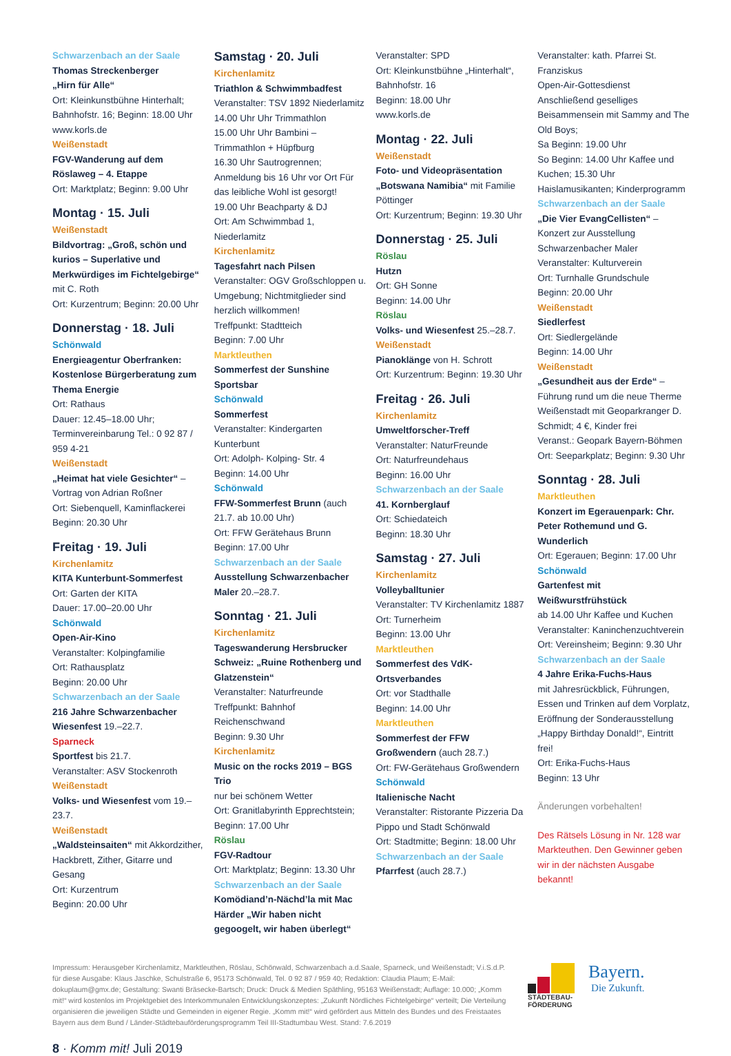Schwarzenbach an der Saale
Thomas Streckenberger
„Hirn für Alle“
Ort: Kleinkunstbühne Hinterhalt; Bahnhofstr. 16; Beginn: 18.00 Uhr
www.korls.de
Weißenstadt
FGV-Wanderung auf dem Röslaweg – 4. Etappe
Ort: Marktplatz; Beginn: 9.00 Uhr
Montag · 15. Juli
Weißenstadt
Bildvortrag: „Groß, schön und kurios – Superlative und Merkwürdiges im Fichtelgebirge“ mit C. Roth
Ort: Kurzentrum; Beginn: 20.00 Uhr
Donnerstag · 18. Juli
Schönwald
Energieagentur Oberfranken: Kostenlose Bürgerberatung zum Thema Energie
Ort: Rathaus
Dauer: 12.45–18.00 Uhr; Terminvereinbarung Tel.: 0 92 87 / 959 4-21
Weißenstadt
„Heimat hat viele Gesichter“ – Vortrag von Adrian Roßner
Ort: Siebenquell, Kaminflackerei
Beginn: 20.30 Uhr
Freitag · 19. Juli
Kirchenlamitz
KITA Kunterbunt-Sommerfest
Ort: Garten der KITA
Dauer: 17.00–20.00 Uhr
Schönwald
Open-Air-Kino
Veranstalter: Kolpingfamilie
Ort: Rathausplatz
Beginn: 20.00 Uhr
Schwarzenbach an der Saale
216 Jahre Schwarzenbacher Wiesenfest 19.–22.7.
Sparneck
Sportfest bis 21.7.
Veranstalter: ASV Stockenroth
Weißenstadt
Volks- und Wiesenfest vom 19.–23.7.
Weißenstadt
„Waldsteinsaiten“ mit Akkordzither, Hackbrett, Zither, Gitarre und Gesang
Ort: Kurzentrum
Beginn: 20.00 Uhr
Samstag · 20. Juli
Kirchenlamitz
Triathlon & Schwimmbadfest
Veranstalter: TSV 1892 Niederlamitz
14.00 Uhr Uhr Trimmathlon
15.00 Uhr Uhr Bambini – Trimmathlon + Hüpfburg
16.30 Uhr Sautrogrennen; Anmeldung bis 16 Uhr vor Ort Für das leibliche Wohl ist gesorgt!
19.00 Uhr Beachparty & DJ
Ort: Am Schwimmbad 1, Niederlamitz
Kirchenlamitz
Tagesfahrt nach Pilsen
Veranstalter: OGV Großschloppen u. Umgebung; Nichtmitglieder sind herzlich willkommen!
Treffpunkt: Stadtteich
Beginn: 7.00 Uhr
Marktleuthen
Sommerfest der Sunshine Sportsbar
Schönwald
Sommerfest
Veranstalter: Kindergarten Kunterbunt
Ort: Adolph- Kolping- Str. 4
Beginn: 14.00 Uhr
Schönwald
FFW-Sommerfest Brunn (auch 21.7. ab 10.00 Uhr)
Ort: FFW Gerätehaus Brunn
Beginn: 17.00 Uhr
Schwarzenbach an der Saale
Ausstellung Schwarzenbacher Maler 20.–28.7.
Sonntag · 21. Juli
Kirchenlamitz
Tageswanderung Hersbrucker Schweiz: „Ruine Rothenberg und Glatzenstein“
Veranstalter: Naturfreunde
Treffpunkt: Bahnhof Reichenschwand
Beginn: 9.30 Uhr
Kirchenlamitz
Music on the rocks 2019 – BGS Trio
nur bei schönem Wetter
Ort: Granitlabyrinth Epprechtstein;
Beginn: 17.00 Uhr
Röslau
FGV-Radtour
Ort: Marktplatz; Beginn: 13.30 Uhr
Schwarzenbach an der Saale
Komödiand’n-Nächd’la mit Mac Härder „Wir haben nicht gegoogelt, wir haben überlegt“
Veranstalter: SPD
Ort: Kleinkunstbühne „Hinterhalt“, Bahnhofstr. 16
Beginn: 18.00 Uhr
www.korls.de
Montag · 22. Juli
Weißenstadt
Foto- und Videopräsentation „Botswana Namibia“ mit Familie Pöttinger
Ort: Kurzentrum; Beginn: 19.30 Uhr
Donnerstag · 25. Juli
Röslau
Hutzn
Ort: GH Sonne
Beginn: 14.00 Uhr
Röslau
Volks- und Wiesenfest 25.–28.7.
Weißenstadt
Pianoklänge von H. Schrott
Ort: Kurzentrum: Beginn: 19.30 Uhr
Freitag · 26. Juli
Kirchenlamitz
Umweltforscher-Treff
Veranstalter: NaturFreunde
Ort: Naturfreundehaus
Beginn: 16.00 Uhr
Schwarzenbach an der Saale
41. Kornberglauf
Ort: Schiedateich
Beginn: 18.30 Uhr
Samstag · 27. Juli
Kirchenlamitz
Volleyballtunier
Veranstalter: TV Kirchenlamitz 1887
Ort: Turnerheim
Beginn: 13.00 Uhr
Marktleuthen
Sommerfest des VdK-Ortsverbandes
Ort: vor Stadthalle
Beginn: 14.00 Uhr
Marktleuthen
Sommerfest der FFW Großwendern (auch 28.7.)
Ort: FW-Gerätehaus Großwendern
Schönwald
Italienische Nacht
Veranstalter: Ristorante Pizzeria Da Pippo und Stadt Schönwald
Ort: Stadtmitte; Beginn: 18.00 Uhr
Schwarzenbach an der Saale
Pfarrfest (auch 28.7.)
Veranstalter: kath. Pfarrei St. Franziskus
Open-Air-Gottesdienst
Anschließend geselliges Beisammensein mit Sammy and The Old Boys;
Sa Beginn: 19.00 Uhr
So Beginn: 14.00 Uhr Kaffee und Kuchen; 15.30 Uhr Haislamusikanten; Kinderprogramm
Schwarzenbach an der Saale
„Die Vier EvangCellisten“ – Konzert zur Ausstellung Schwarzenbacher Maler
Veranstalter: Kulturverein
Ort: Turnhalle Grundschule
Beginn: 20.00 Uhr
Weißenstadt
Siedlerfest
Ort: Siedlergelände
Beginn: 14.00 Uhr
Weißenstadt
„Gesundheit aus der Erde“ – Führung rund um die neue Therme Weißenstadt mit Geoparkranger D. Schmidt; 4 €, Kinder frei
Veranst.: Geopark Bayern-Böhmen
Ort: Seeparkplatz; Beginn: 9.30 Uhr
Sonntag · 28. Juli
Marktleuthen
Konzert im Egerauenpark: Chr. Peter Rothemund und G. Wunderlich
Ort: Egerauen; Beginn: 17.00 Uhr
Schönwald
Gartenfest mit Weißwurstfrühstück
ab 14.00 Uhr Kaffee und Kuchen
Veranstalter: Kaninchenzuchtverein
Ort: Vereinsheim; Beginn: 9.30 Uhr
Schwarzenbach an der Saale
4 Jahre Erika-Fuchs-Haus
mit Jahresrückblick, Führungen, Essen und Trinken auf dem Vorplatz, Eröffnung der Sonderausstellung „Happy Birthday Donald!“, Eintritt frei!
Ort: Erika-Fuchs-Haus
Beginn: 13 Uhr
Änderungen vorbehalten!
Des Rätsels Lösung in Nr. 128 war Markteuthen. Den Gewinner geben wir in der nächsten Ausgabe bekannt!
Impressum: Herausgeber Kirchenlamitz, Marktleuthen, Röslau, Schönwald, Schwarzenbach a.d.Saale, Sparneck, und Weißenstadt; V.i.S.d.P. für diese Ausgabe: Klaus Jaschke, Schulstraße 6, 95173 Schönwald, Tel. 0 92 87 / 959 40; Redaktion: Claudia Plaum; E-Mail: dokuplaum@gmx.de; Gestaltung: Swanti Bräsecke-Bartsch; Druck: Druck & Medien Späthling, 95163 Weißenstadt; Auflage: 10.000; „Komm mit!“ wird kostenlos im Projektgebiet des Interkommunalen Entwicklungskonzeptes: „Zukunft Nördliches Fichtelgebirge“ verteilt; Die Verteilung organisieren die jeweiligen Städte und Gemeinden in eigener Regie. „Komm mit!“ wird gefördert aus Mitteln des Bundes und des Freistaates Bayern aus dem Bund / Länder-Städtebauförderungsprogramm Teil III-Stadtumbau West. Stand: 7.6.2019
STÄDTEBAU-
FÖRDERUNG
Bayern.
Die Zukunft.
8 · Komm mit! Juli 2019